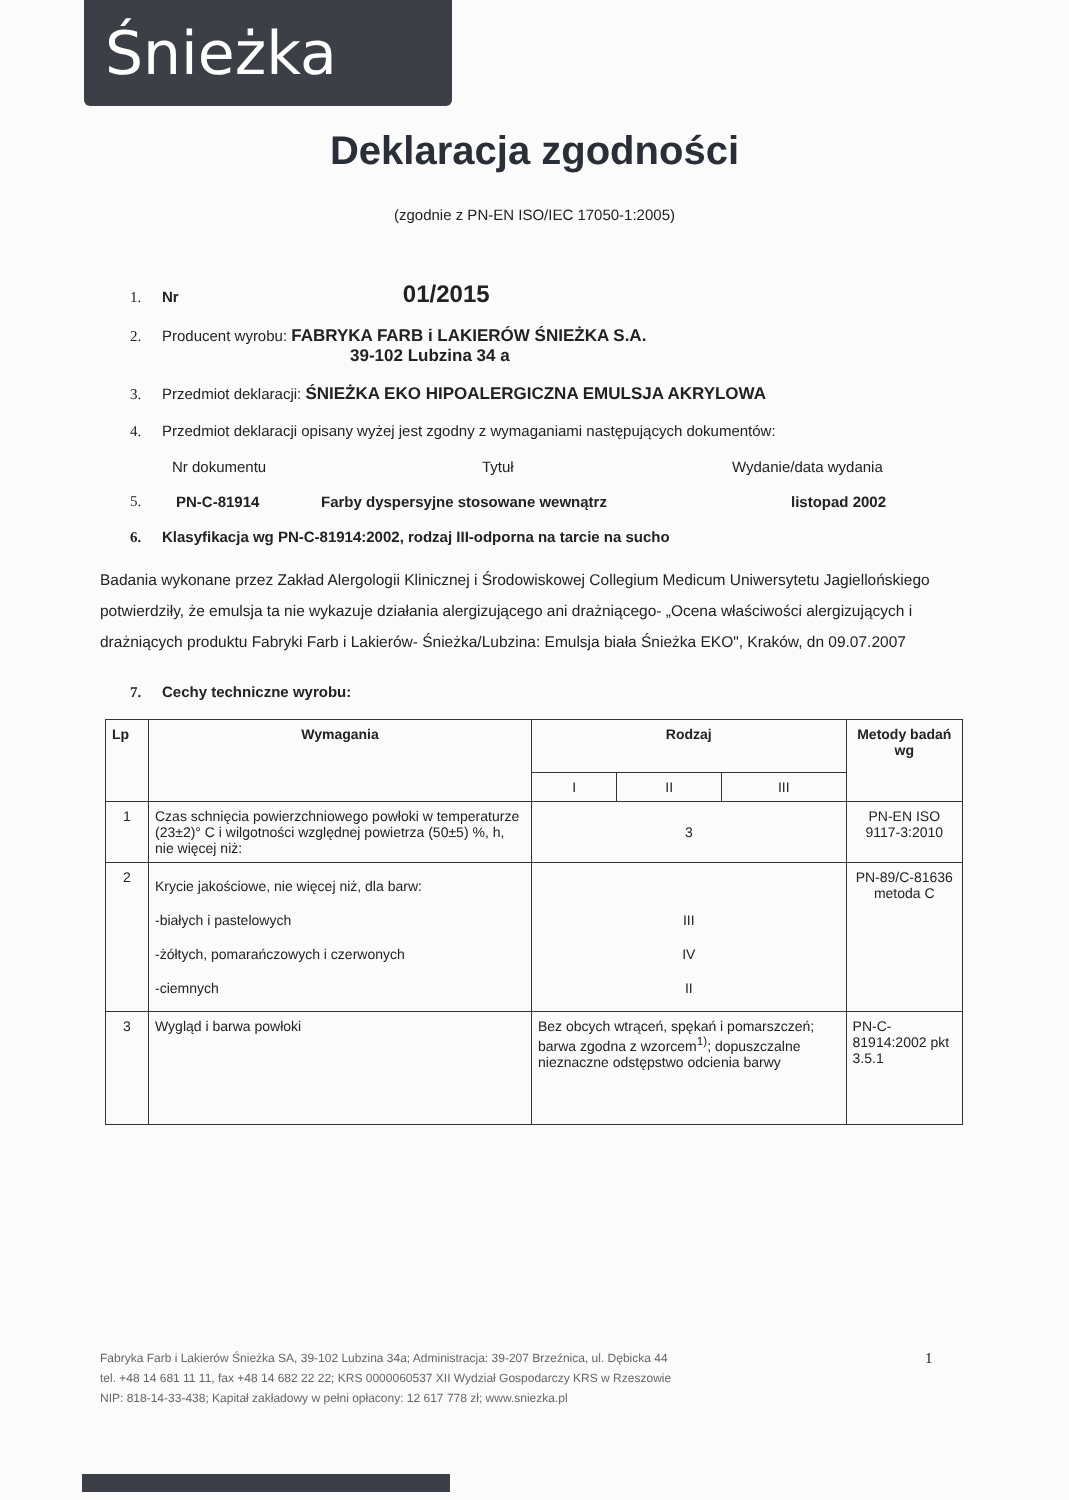Śnieżka
Deklaracja zgodności
(zgodnie z PN-EN ISO/IEC 17050-1:2005)
1. Nr 01/2015
2. Producent wyrobu: FABRYKA FARB i LAKIERÓW ŚNIEŻKA S.A.
39-102 Lubzina 34 a
3. Przedmiot deklaracji: ŚNIEŻKA EKO HIPOALERGICZNA EMULSJA AKRYLOWA
4. Przedmiot deklaracji opisany wyżej jest zgodny z wymaganiami następujących dokumentów:
Nr dokumentu Tytuł Wydanie/data wydania
5. PN-C-81914 Farby dyspersyjne stosowane wewnątrz listopad 2002
6. Klasyfikacja wg PN-C-81914:2002, rodzaj III-odporna na tarcie na sucho
Badania wykonane przez Zakład Alergologii Klinicznej i Środowiskowej Collegium Medicum Uniwersytetu Jagiellońskiego potwierdziły, że emulsja ta nie wykazuje działania alergizującego ani drażniącego- „Ocena właściwości alergizujących i drażniących produktu Fabryki Farb i Lakierów- Śnieżka/Lubzina: Emulsja biała Śnieżka EKO", Kraków, dn 09.07.2007
7. Cechy techniczne wyrobu:
| Lp | Wymagania | Rodzaj | | | Metody badań wg |
| --- | --- | --- | --- | --- | --- |
| | | I | II | III | |
| 1 | Czas schnięcia powierzchniowego powłoki w temperaturze (23±2)° C i wilgotności względnej powietrza (50±5) %, h, nie więcej niż: | 3 | | | PN-EN ISO 9117-3:2010 |
| 2 | Krycie jakościowe, nie więcej niż, dla barw: -białych i pastelowych -żółtych, pomarańczowych i czerwonych -ciemnych | III IV II | | | PN-89/C-81636 metoda C |
| 3 | Wygląd i barwa powłoki | Bez obcych wtrąceń, spękań i pomarszczeń; barwa zgodna z wzorcem<sup>1)</sup>; dopuszczalne nieznaczne odstępstwo odcienia barwy | | | PN-C-81914:2002 pkt 3.5.1 |
Fabryka Farb i Lakierów Śnieżka SA, 39-102 Lubzina 34a; Administracja: 39-207 Brzeźnica, ul. Dębicka 44
tel. +48 14 681 11 11, fax +48 14 682 22 22; KRS 0000060537 XII Wydział Gospodarczy KRS w Rzeszowie
NIP: 818-14-33-438; Kapitał zakładowy w pełni opłacony: 12 617 778 zł; www.sniezka.pl
1